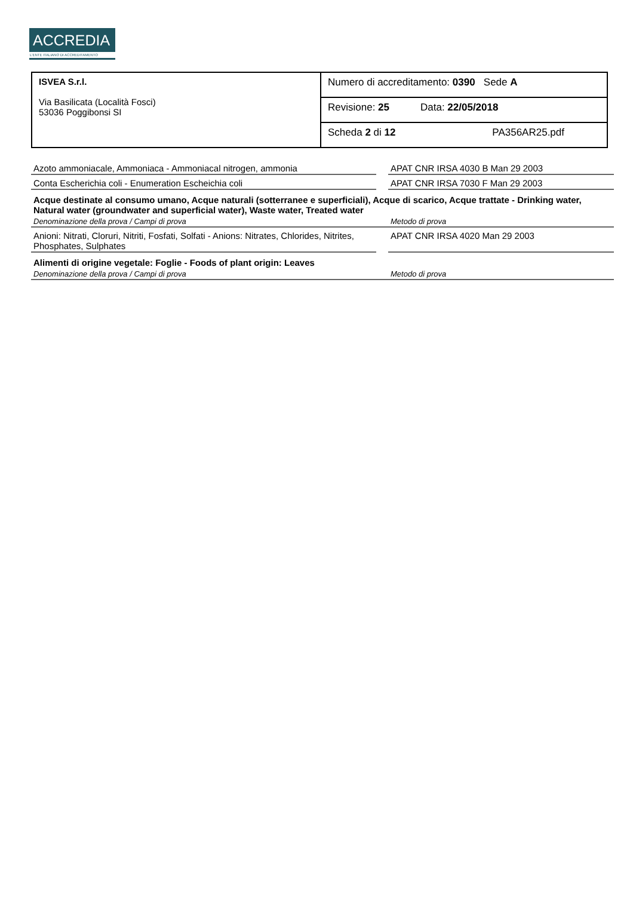ACCREDIA
L'ENTE ITALIANO DI ACCREDITAMENTO
| ISVEA S.r.l. Via Basilicata (Località Fosci) 53036 Poggibonsi SI | Numero di accreditamento: 0390 Sede A |
| | Revisione: 25 Data: 22/05/2018 |
| | Scheda 2 di 12 PA356AR25.pdf |
| Azoto ammoniacale, Ammoniaca - Ammoniacal nitrogen, ammonia | | APAT CNR IRSA 4030 B Man 29 2003 |
| Conta Escherichia coli - Enumeration Escheichia coli | | APAT CNR IRSA 7030 F Man 29 2003 |
| Acque destinate al consumo umano, Acque naturali (sotterranee e superficiali), Acque di scarico, Acque trattate - Drinking water, Natural water (groundwater and superficial water), Waste water, Treated water | | |
| Denominazione della prova / Campi di prova | | Metodo di prova |
| Anioni: Nitrati, Cloruri, Nitriti, Fosfati, Solfati - Anions: Nitrates, Chlorides, Nitrites, Phosphates, Sulphates | | APAT CNR IRSA 4020 Man 29 2003 |
| Alimenti di origine vegetale: Foglie - Foods of plant origin: Leaves | | |
| Denominazione della prova / Campi di prova | | Metodo di prova |